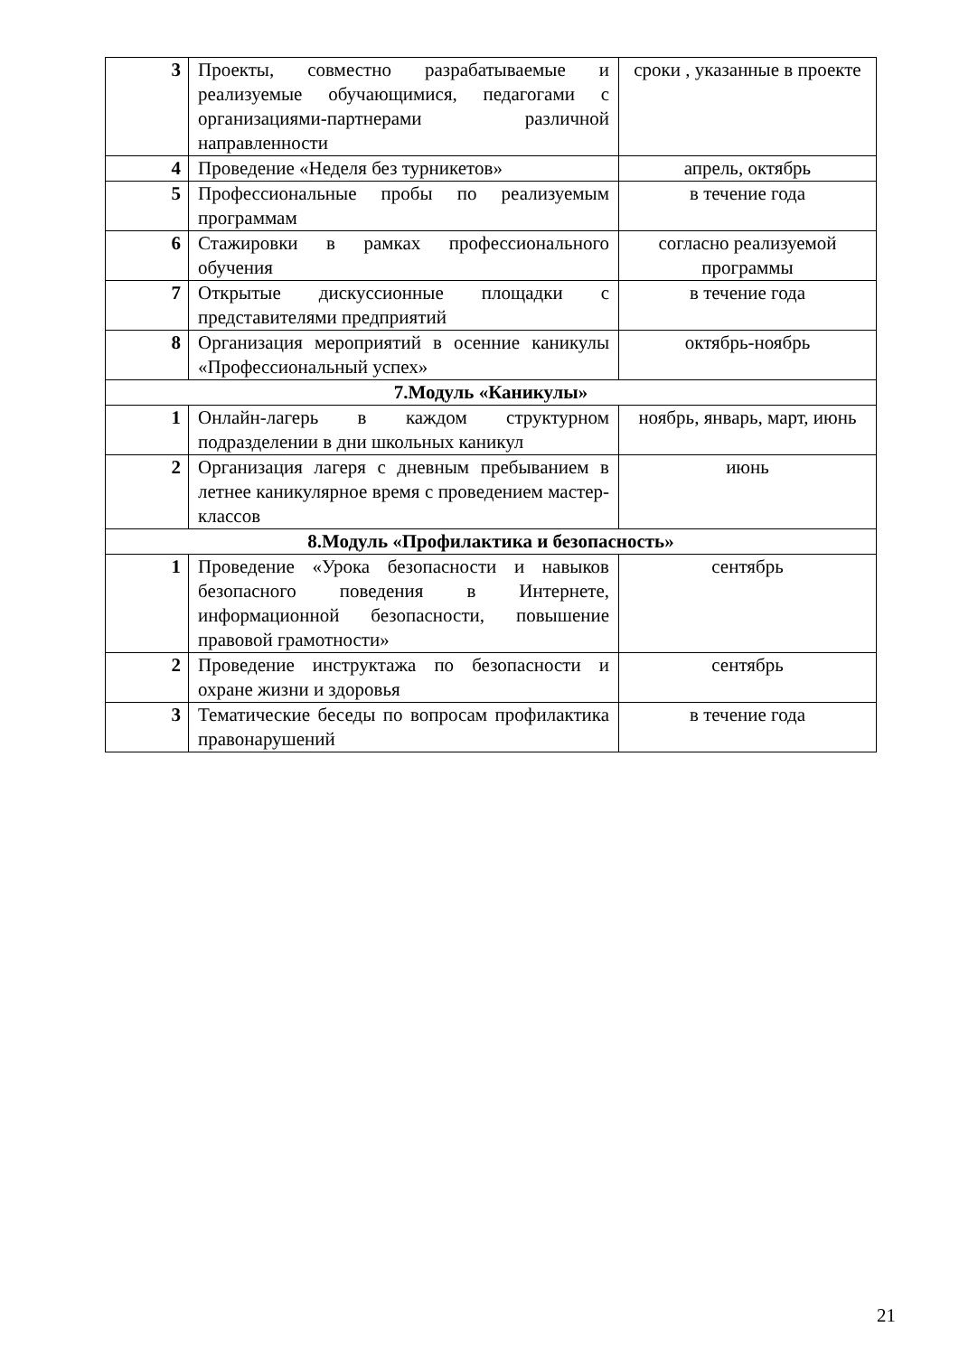| 3 | Проекты, совместно разрабатываемые и реализуемые обучающимися, педагогами с организациями-партнерами различной направленности | сроки , указанные в проекте |
| 4 | Проведение «Неделя без турникетов» | апрель, октябрь |
| 5 | Профессиональные пробы по реализуемым программам | в течение года |
| 6 | Стажировки в рамках профессионального обучения | согласно реализуемой программы |
| 7 | Открытые дискуссионные площадки с представителями предприятий | в течение года |
| 8 | Организация мероприятий в осенние каникулы «Профессиональный успех» | октябрь-ноябрь |
| 7.Модуль «Каникулы» | | |
| 1 | Онлайн-лагерь в каждом структурном подразделении в дни школьных каникул | ноябрь, январь, март, июнь |
| 2 | Организация лагеря с дневным пребыванием в летнее каникулярное время с проведением мастер-классов | июнь |
| 8.Модуль «Профилактика и безопасность» | | |
| 1 | Проведение «Урока безопасности и навыков безопасного поведения в Интернете, информационной безопасности, повышение правовой грамотности» | сентябрь |
| 2 | Проведение инструктажа по безопасности и охране жизни и здоровья | сентябрь |
| 3 | Тематические беседы по вопросам профилактика правонарушений | в течение года |
21